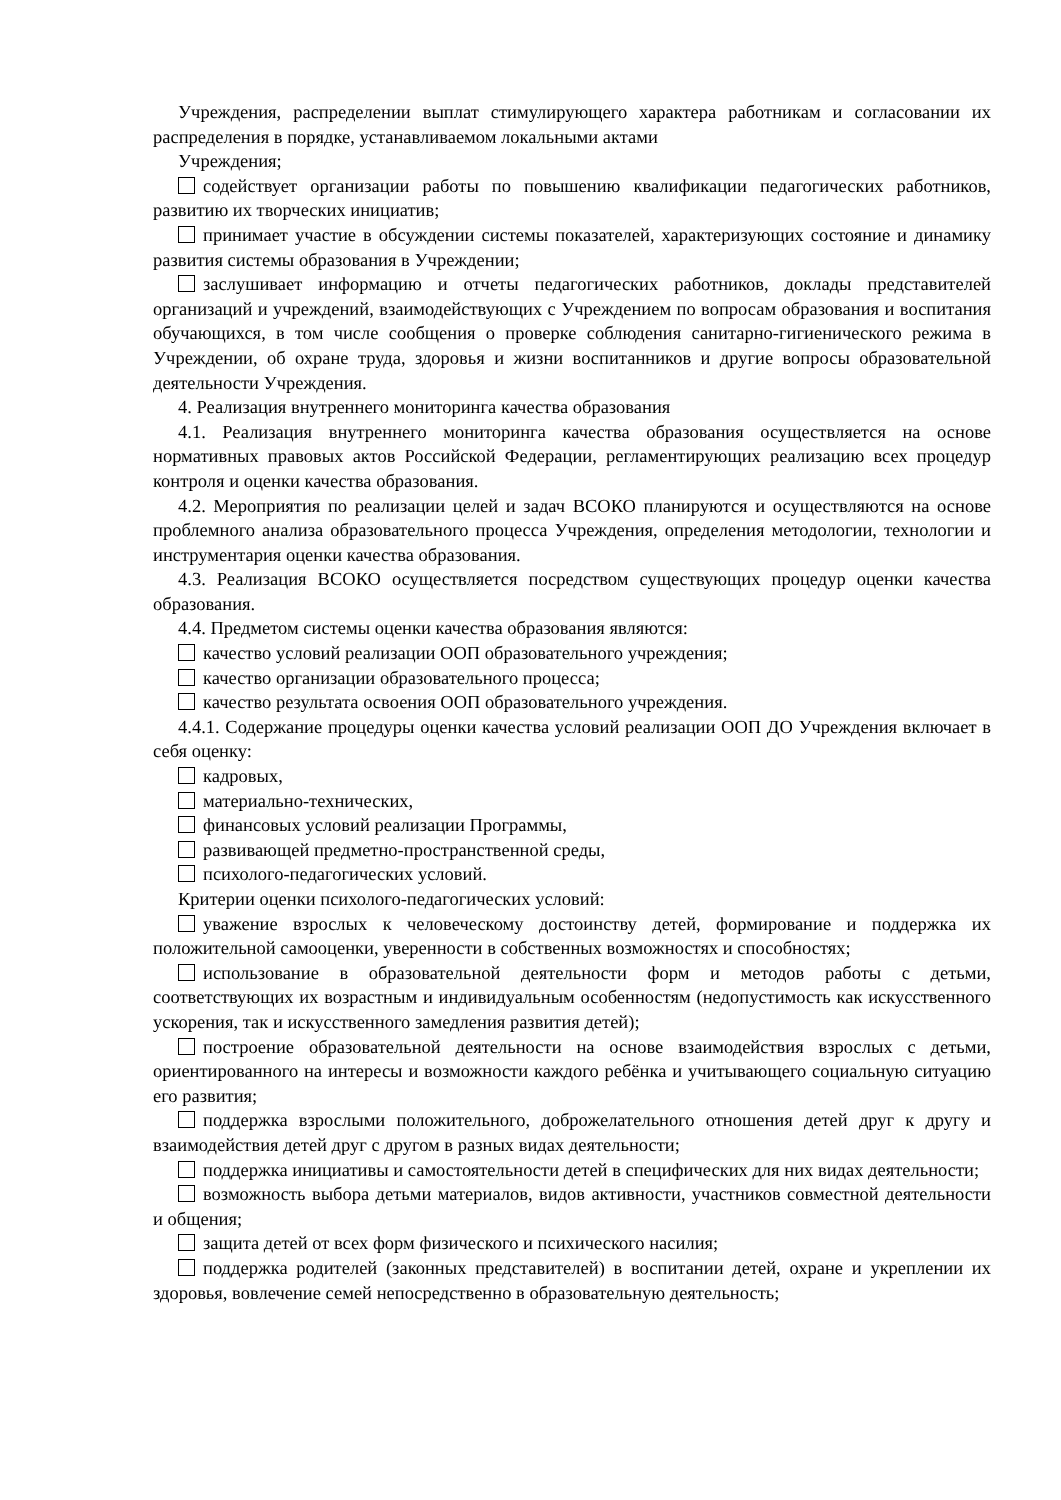Учреждения, распределении выплат стимулирующего характера работникам и согласовании их распределения в порядке, устанавливаемом локальными актами
Учреждения;
содействует организации работы по повышению квалификации педагогических работников, развитию их творческих инициатив;
принимает участие в обсуждении системы показателей, характеризующих состояние и динамику развития системы образования в Учреждении;
заслушивает информацию и отчеты педагогических работников, доклады представителей организаций и учреждений, взаимодействующих с Учреждением по вопросам образования и воспитания обучающихся, в том числе сообщения о проверке соблюдения санитарно-гигиенического режима в Учреждении, об охране труда, здоровья и жизни воспитанников и другие вопросы образовательной деятельности Учреждения.
4. Реализация внутреннего мониторинга качества образования
4.1. Реализация внутреннего мониторинга качества образования осуществляется на основе нормативных правовых актов Российской Федерации, регламентирующих реализацию всех процедур контроля и оценки качества образования.
4.2. Мероприятия по реализации целей и задач ВСОКО планируются и осуществляются на основе проблемного анализа образовательного процесса Учреждения, определения методологии, технологии и инструментария оценки качества образования.
4.3. Реализация ВСОКО осуществляется посредством существующих процедур оценки качества образования.
4.4. Предметом системы оценки качества образования являются:
качество условий реализации ООП образовательного учреждения;
качество организации образовательного процесса;
качество результата освоения ООП образовательного учреждения.
4.4.1. Содержание процедуры оценки качества условий реализации ООП ДО Учреждения включает в себя оценку:
кадровых,
материально-технических,
финансовых условий реализации Программы,
развивающей предметно-пространственной среды,
психолого-педагогических условий.
Критерии оценки психолого-педагогических условий:
уважение взрослых к человеческому достоинству детей, формирование и поддержка их положительной самооценки, уверенности в собственных возможностях и способностях;
использование в образовательной деятельности форм и методов работы с детьми, соответствующих их возрастным и индивидуальным особенностям (недопустимость как искусственного ускорения, так и искусственного замедления развития детей);
построение образовательной деятельности на основе взаимодействия взрослых с детьми, ориентированного на интересы и возможности каждого ребёнка и учитывающего социальную ситуацию его развития;
поддержка взрослыми положительного, доброжелательного отношения детей друг к другу и взаимодействия детей друг с другом в разных видах деятельности;
поддержка инициативы и самостоятельности детей в специфических для них видах деятельности;
возможность выбора детьми материалов, видов активности, участников совместной деятельности и общения;
защита детей от всех форм физического и психического насилия;
поддержка родителей (законных представителей) в воспитании детей, охране и укреплении их здоровья, вовлечение семей непосредственно в образовательную деятельность;